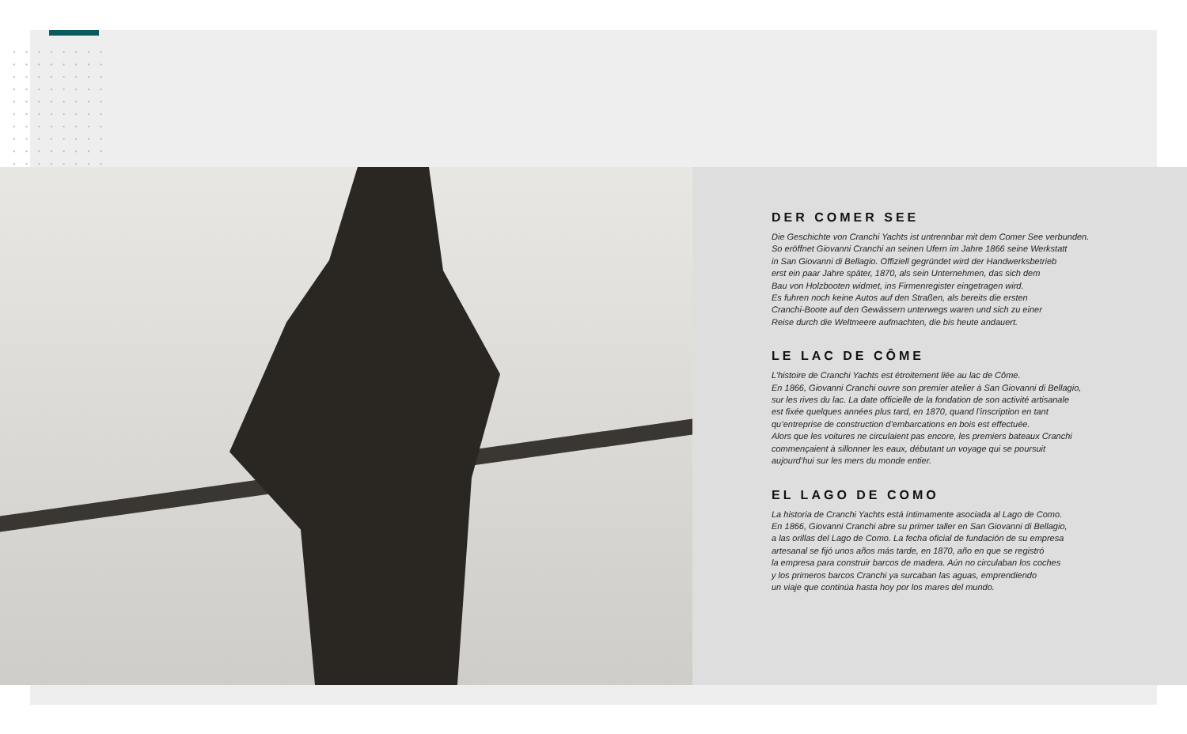DER COMER SEE
Die Geschichte von Cranchi Yachts ist untrennbar mit dem Comer See verbunden.
So eröffnet Giovanni Cranchi an seinen Ufern im Jahre 1866 seine Werkstatt
in San Giovanni di Bellagio. Offiziell gegründet wird der Handwerksbetrieb
erst ein paar Jahre später, 1870, als sein Unternehmen, das sich dem
Bau von Holzbooten widmet, ins Firmenregister eingetragen wird.
Es fuhren noch keine Autos auf den Straßen, als bereits die ersten
Cranchi-Boote auf den Gewässern unterwegs waren und sich zu einer
Reise durch die Weltmeere aufmachten, die bis heute andauert.
LE LAC DE CÔME
L’histoire de Cranchi Yachts est étroitement liée au lac de Côme.
En 1866, Giovanni Cranchi ouvre son premier atelier à San Giovanni di Bellagio,
sur les rives du lac. La date officielle de la fondation de son activité artisanale
est fixée quelques années plus tard, en 1870, quand l’inscription en tant
qu’entreprise de construction d’embarcations en bois est effectuée.
Alors que les voitures ne circulaient pas encore, les premiers bateaux Cranchi
commençaient à sillonner les eaux, débutant un voyage qui se poursuit
aujourd’hui sur les mers du monde entier.
EL LAGO DE COMO
La historia de Cranchi Yachts está íntimamente asociada al Lago de Como.
En 1866, Giovanni Cranchi abre su primer taller en San Giovanni di Bellagio,
a las orillas del Lago de Como. La fecha oficial de fundación de su empresa
artesanal se fijó unos años más tarde, en 1870, año en que se registró
la empresa para construir barcos de madera. Aún no circulaban los coches
y los primeros barcos Cranchi ya surcaban las aguas, emprendiendo
un viaje que continúa hasta hoy por los mares del mundo.